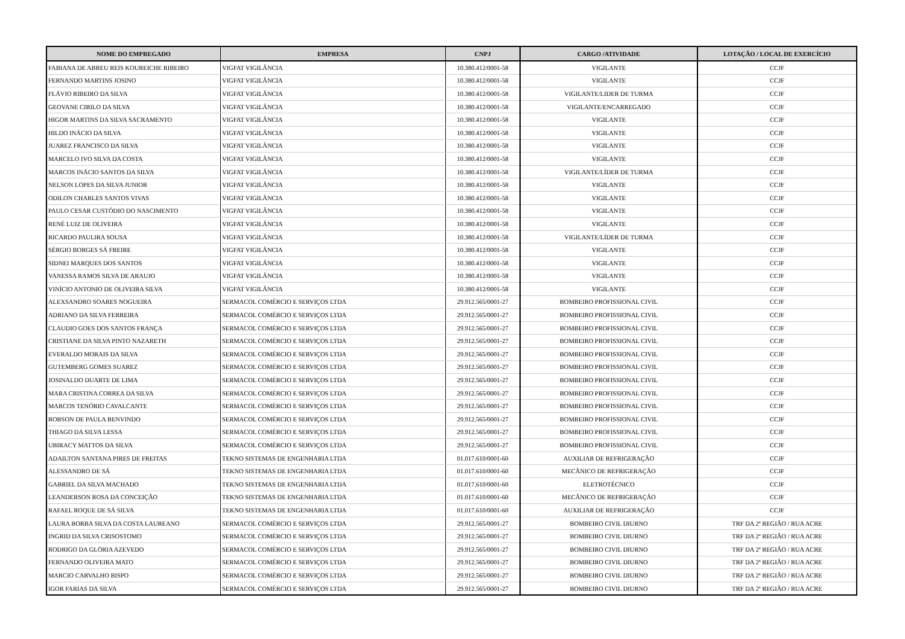| NOME DO EMPREGADO | EMPRESA | CNPJ | CARGO /ATIVIDADE | LOTAÇÃO / LOCAL DE EXERCÍCIO |
| --- | --- | --- | --- | --- |
| FABIANA DE ABREU REIS KOUREICHE RIBEIRO | VIGFAT VIGILÂNCIA | 10.380.412/0001-58 | VIGILANTE | CCJF |
| FERNANDO MARTINS JOSINO | VIGFAT VIGILÂNCIA | 10.380.412/0001-58 | VIGILANTE | CCJF |
| FLÁVIO RIBEIRO DA SILVA | VIGFAT VIGILÂNCIA | 10.380.412/0001-58 | VIGILANTE/LIDER DE TURMA | CCJF |
| GEOVANE CIRILO DA SILVA | VIGFAT VIGILÂNCIA | 10.380.412/0001-58 | VIGILANTE/ENCARREGADO | CCJF |
| HIGOR MARTINS DA SILVA SACRAMENTO | VIGFAT VIGILÂNCIA | 10.380.412/0001-58 | VIGILANTE | CCJF |
| HILDO INÁCIO DA SILVA | VIGFAT VIGILÂNCIA | 10.380.412/0001-58 | VIGILANTE | CCJF |
| JUAREZ FRANCISCO DA SILVA | VIGFAT VIGILÂNCIA | 10.380.412/0001-58 | VIGILANTE | CCJF |
| MARCELO IVO SILVA DA COSTA | VIGFAT VIGILÂNCIA | 10.380.412/0001-58 | VIGILANTE | CCJF |
| MARCOS INÁCIO SANTOS DA SILVA | VIGFAT VIGILÂNCIA | 10.380.412/0001-58 | VIGILANTE/LÍDER DE TURMA | CCJF |
| NELSON LOPES DA SILVA JUNIOR | VIGFAT VIGILÂNCIA | 10.380.412/0001-58 | VIGILANTE | CCJF |
| ODILON CHARLES SANTOS VIVAS | VIGFAT VIGILÂNCIA | 10.380.412/0001-58 | VIGILANTE | CCJF |
| PAULO CESAR CUSTÓDIO DO NASCIMENTO | VIGFAT VIGILÂNCIA | 10.380.412/0001-58 | VIGILANTE | CCJF |
| RENÉ LUIZ DE OLIVEIRA | VIGFAT VIGILÂNCIA | 10.380.412/0001-58 | VIGILANTE | CCJF |
| RICARDO PAULIRA SOUSA | VIGFAT VIGILÂNCIA | 10.380.412/0001-58 | VIGILANTE/LÍDER DE TURMA | CCJF |
| SÉRGIO BORGES SÁ FREIRE | VIGFAT VIGILÂNCIA | 10.380.412/0001-58 | VIGILANTE | CCJF |
| SIDNEI MARQUES DOS SANTOS | VIGFAT VIGILÂNCIA | 10.380.412/0001-58 | VIGILANTE | CCJF |
| VANESSA RAMOS SILVA DE ARAUJO | VIGFAT VIGILÂNCIA | 10.380.412/0001-58 | VIGILANTE | CCJF |
| VINÍCIO ANTONIO DE OLIVEIRA SILVA | VIGFAT VIGILÂNCIA | 10.380.412/0001-58 | VIGILANTE | CCJF |
| ALEXSANDRO SOARES NOGUEIRA | SERMACOL COMÉRCIO E SERVIÇOS LTDA | 29.912.565/0001-27 | BOMBEIRO PROFISSIONAL CIVIL | CCJF |
| ADRIANO DA SILVA FERREIRA | SERMACOL COMÉRCIO E SERVIÇOS LTDA | 29.912.565/0001-27 | BOMBEIRO PROFISSIONAL CIVIL | CCJF |
| CLAUDIO GOES DOS SANTOS FRANÇA | SERMACOL COMÉRCIO E SERVIÇOS LTDA | 29.912.565/0001-27 | BOMBEIRO PROFISSIONAL CIVIL | CCJF |
| CRISTIANE DA SILVA PINTO NAZARETH | SERMACOL COMÉRCIO E SERVIÇOS LTDA | 29.912.565/0001-27 | BOMBEIRO PROFISSIONAL CIVIL | CCJF |
| EVERALDO MORAIS DA SILVA | SERMACOL COMÉRCIO E SERVIÇOS LTDA | 29.912.565/0001-27 | BOMBEIRO PROFISSIONAL CIVIL | CCJF |
| GUTEMBERG GOMES SUAREZ | SERMACOL COMÉRCIO E SERVIÇOS LTDA | 29.912.565/0001-27 | BOMBEIRO PROFISSIONAL CIVIL | CCJF |
| JOSINALDO DUARTE DE LIMA | SERMACOL COMÉRCIO E SERVIÇOS LTDA | 29.912.565/0001-27 | BOMBEIRO PROFISSIONAL CIVIL | CCJF |
| MARA CRISTINA CORREA DA SILVA | SERMACOL COMÉRCIO E SERVIÇOS LTDA | 29.912.565/0001-27 | BOMBEIRO PROFISSIONAL CIVIL | CCJF |
| MARCOS TENÓRIO CAVALCANTE | SERMACOL COMÉRCIO E SERVIÇOS LTDA | 29.912.565/0001-27 | BOMBEIRO PROFISSIONAL CIVIL | CCJF |
| ROBSON DE PAULA BENVINDO | SERMACOL COMÉRCIO E SERVIÇOS LTDA | 29.912.565/0001-27 | BOMBEIRO PROFISSIONAL CIVIL | CCJF |
| THIAGO DA SILVA LESSA | SERMACOL COMÉRCIO E SERVIÇOS LTDA | 29.912.565/0001-27 | BOMBEIRO PROFISSIONAL CIVIL | CCJF |
| UBIRACY MATTOS DA SILVA | SERMACOL COMÉRCIO E SERVIÇOS LTDA | 29.912.565/0001-27 | BOMBEIRO PROFISSIONAL CIVIL | CCJF |
| ADAILTON SANTANA PIRES DE FREITAS | TEKNO SISTEMAS DE ENGENHARIA LTDA | 01.017.610/0001-60 | AUXILIAR DE REFRIGERAÇÃO | CCJF |
| ALESSANDRO DE SÁ | TEKNO SISTEMAS DE ENGENHARIA LTDA | 01.017.610/0001-60 | MECÂNICO DE REFRIGERAÇÃO | CCJF |
| GABRIEL DA SILVA MACHADO | TEKNO SISTEMAS DE ENGENHARIA LTDA | 01.017.610/0001-60 | ELETROTÉCNICO | CCJF |
| LEANDERSON ROSA DA CONCEIÇÃO | TEKNO SISTEMAS DE ENGENHARIA LTDA | 01.017.610/0001-60 | MECÂNICO DE REFRIGERAÇÃO | CCJF |
| RAFAEL ROQUE DE SÁ SILVA | TEKNO SISTEMAS DE ENGENHARIA LTDA | 01.017.610/0001-60 | AUXILIAR DE REFRIGERAÇÃO | CCJF |
| LAURA BORBA SILVA DA COSTA LAUREANO | SERMACOL COMÉRCIO E SERVIÇOS LTDA | 29.912.565/0001-27 | BOMBEIRO CIVIL DIURNO | TRF DA 2ª REGIÃO / RUA ACRE |
| INGRID DA SILVA CRISOSTOMO | SERMACOL COMÉRCIO E SERVIÇOS LTDA | 29.912.565/0001-27 | BOMBEIRO CIVIL DIURNO | TRF DA 2ª REGIÃO / RUA ACRE |
| RODRIGO DA GLÓRIA AZEVEDO | SERMACOL COMÉRCIO E SERVIÇOS LTDA | 29.912.565/0001-27 | BOMBEIRO CIVIL DIURNO | TRF DA 2ª REGIÃO / RUA ACRE |
| FERNANDO OLIVEIRA MATO | SERMACOL COMÉRCIO E SERVIÇOS LTDA | 29.912.565/0001-27 | BOMBEIRO CIVIL DIURNO | TRF DA 2ª REGIÃO / RUA ACRE |
| MARCIO CARVALHO BISPO | SERMACOL COMÉRCIO E SERVIÇOS LTDA | 29.912.565/0001-27 | BOMBEIRO CIVIL DIURNO | TRF DA 2ª REGIÃO / RUA ACRE |
| IGOR FARIAS DA SILVA | SERMACOL COMÉRCIO E SERVIÇOS LTDA | 29.912.565/0001-27 | BOMBEIRO CIVIL DIURNO | TRF DA 2ª REGIÃO / RUA ACRE |